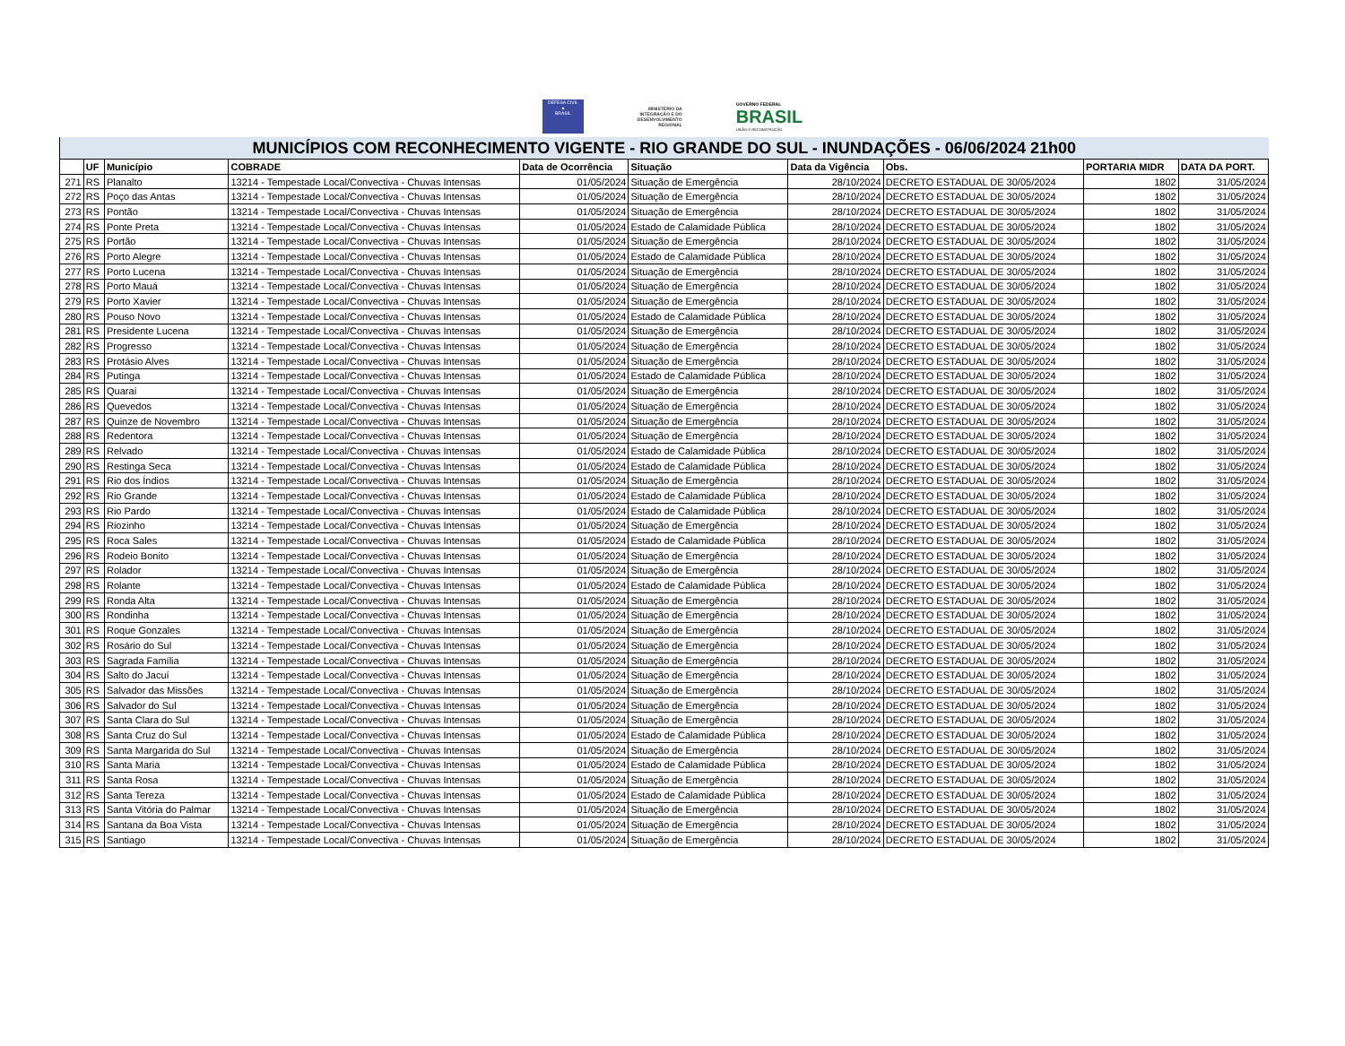DEFESA CIVIL
▲
BRASIL
MINISTÉRIO DA
INTEGRAÇÃO E DO
DESENVOLVIMENTO
REGIONAL
GOVERNO FEDERAL
BRASIL
UNIÃO E RECONSTRUÇÃO
| MUNICÍPIOS COM RECONHECIMENTO VIGENTE - RIO GRANDE DO SUL - INUNDAÇÕES - 06/06/2024 21h00 | | | | | | | | | |
| --- | --- | --- | --- | --- | --- | --- | --- | --- | --- |
| | UF | Município | COBRADE | Data de Ocorrência | Situação | Data da Vigência | Obs. | PORTARIA MIDR | DATA DA PORT. |
| 271 | RS | Planalto | 13214 - Tempestade Local/Convectiva - Chuvas Intensas | 01/05/2024 | Situação de Emergência | 28/10/2024 | DECRETO ESTADUAL DE 30/05/2024 | 1802 | 31/05/2024 |
| 272 | RS | Poço das Antas | 13214 - Tempestade Local/Convectiva - Chuvas Intensas | 01/05/2024 | Situação de Emergência | 28/10/2024 | DECRETO ESTADUAL DE 30/05/2024 | 1802 | 31/05/2024 |
| 273 | RS | Pontão | 13214 - Tempestade Local/Convectiva - Chuvas Intensas | 01/05/2024 | Situação de Emergência | 28/10/2024 | DECRETO ESTADUAL DE 30/05/2024 | 1802 | 31/05/2024 |
| 274 | RS | Ponte Preta | 13214 - Tempestade Local/Convectiva - Chuvas Intensas | 01/05/2024 | Estado de Calamidade Pública | 28/10/2024 | DECRETO ESTADUAL DE 30/05/2024 | 1802 | 31/05/2024 |
| 275 | RS | Portão | 13214 - Tempestade Local/Convectiva - Chuvas Intensas | 01/05/2024 | Situação de Emergência | 28/10/2024 | DECRETO ESTADUAL DE 30/05/2024 | 1802 | 31/05/2024 |
| 276 | RS | Porto Alegre | 13214 - Tempestade Local/Convectiva - Chuvas Intensas | 01/05/2024 | Estado de Calamidade Pública | 28/10/2024 | DECRETO ESTADUAL DE 30/05/2024 | 1802 | 31/05/2024 |
| 277 | RS | Porto Lucena | 13214 - Tempestade Local/Convectiva - Chuvas Intensas | 01/05/2024 | Situação de Emergência | 28/10/2024 | DECRETO ESTADUAL DE 30/05/2024 | 1802 | 31/05/2024 |
| 278 | RS | Porto Mauá | 13214 - Tempestade Local/Convectiva - Chuvas Intensas | 01/05/2024 | Situação de Emergência | 28/10/2024 | DECRETO ESTADUAL DE 30/05/2024 | 1802 | 31/05/2024 |
| 279 | RS | Porto Xavier | 13214 - Tempestade Local/Convectiva - Chuvas Intensas | 01/05/2024 | Situação de Emergência | 28/10/2024 | DECRETO ESTADUAL DE 30/05/2024 | 1802 | 31/05/2024 |
| 280 | RS | Pouso Novo | 13214 - Tempestade Local/Convectiva - Chuvas Intensas | 01/05/2024 | Estado de Calamidade Pública | 28/10/2024 | DECRETO ESTADUAL DE 30/05/2024 | 1802 | 31/05/2024 |
| 281 | RS | Presidente Lucena | 13214 - Tempestade Local/Convectiva - Chuvas Intensas | 01/05/2024 | Situação de Emergência | 28/10/2024 | DECRETO ESTADUAL DE 30/05/2024 | 1802 | 31/05/2024 |
| 282 | RS | Progresso | 13214 - Tempestade Local/Convectiva - Chuvas Intensas | 01/05/2024 | Situação de Emergência | 28/10/2024 | DECRETO ESTADUAL DE 30/05/2024 | 1802 | 31/05/2024 |
| 283 | RS | Protásio Alves | 13214 - Tempestade Local/Convectiva - Chuvas Intensas | 01/05/2024 | Situação de Emergência | 28/10/2024 | DECRETO ESTADUAL DE 30/05/2024 | 1802 | 31/05/2024 |
| 284 | RS | Putinga | 13214 - Tempestade Local/Convectiva - Chuvas Intensas | 01/05/2024 | Estado de Calamidade Pública | 28/10/2024 | DECRETO ESTADUAL DE 30/05/2024 | 1802 | 31/05/2024 |
| 285 | RS | Quaraí | 13214 - Tempestade Local/Convectiva - Chuvas Intensas | 01/05/2024 | Situação de Emergência | 28/10/2024 | DECRETO ESTADUAL DE 30/05/2024 | 1802 | 31/05/2024 |
| 286 | RS | Quevedos | 13214 - Tempestade Local/Convectiva - Chuvas Intensas | 01/05/2024 | Situação de Emergência | 28/10/2024 | DECRETO ESTADUAL DE 30/05/2024 | 1802 | 31/05/2024 |
| 287 | RS | Quinze de Novembro | 13214 - Tempestade Local/Convectiva - Chuvas Intensas | 01/05/2024 | Situação de Emergência | 28/10/2024 | DECRETO ESTADUAL DE 30/05/2024 | 1802 | 31/05/2024 |
| 288 | RS | Redentora | 13214 - Tempestade Local/Convectiva - Chuvas Intensas | 01/05/2024 | Situação de Emergência | 28/10/2024 | DECRETO ESTADUAL DE 30/05/2024 | 1802 | 31/05/2024 |
| 289 | RS | Relvado | 13214 - Tempestade Local/Convectiva - Chuvas Intensas | 01/05/2024 | Estado de Calamidade Pública | 28/10/2024 | DECRETO ESTADUAL DE 30/05/2024 | 1802 | 31/05/2024 |
| 290 | RS | Restinga Seca | 13214 - Tempestade Local/Convectiva - Chuvas Intensas | 01/05/2024 | Estado de Calamidade Pública | 28/10/2024 | DECRETO ESTADUAL DE 30/05/2024 | 1802 | 31/05/2024 |
| 291 | RS | Rio dos Índios | 13214 - Tempestade Local/Convectiva - Chuvas Intensas | 01/05/2024 | Situação de Emergência | 28/10/2024 | DECRETO ESTADUAL DE 30/05/2024 | 1802 | 31/05/2024 |
| 292 | RS | Rio Grande | 13214 - Tempestade Local/Convectiva - Chuvas Intensas | 01/05/2024 | Estado de Calamidade Pública | 28/10/2024 | DECRETO ESTADUAL DE 30/05/2024 | 1802 | 31/05/2024 |
| 293 | RS | Rio Pardo | 13214 - Tempestade Local/Convectiva - Chuvas Intensas | 01/05/2024 | Estado de Calamidade Pública | 28/10/2024 | DECRETO ESTADUAL DE 30/05/2024 | 1802 | 31/05/2024 |
| 294 | RS | Riozinho | 13214 - Tempestade Local/Convectiva - Chuvas Intensas | 01/05/2024 | Situação de Emergência | 28/10/2024 | DECRETO ESTADUAL DE 30/05/2024 | 1802 | 31/05/2024 |
| 295 | RS | Roca Sales | 13214 - Tempestade Local/Convectiva - Chuvas Intensas | 01/05/2024 | Estado de Calamidade Pública | 28/10/2024 | DECRETO ESTADUAL DE 30/05/2024 | 1802 | 31/05/2024 |
| 296 | RS | Rodeio Bonito | 13214 - Tempestade Local/Convectiva - Chuvas Intensas | 01/05/2024 | Situação de Emergência | 28/10/2024 | DECRETO ESTADUAL DE 30/05/2024 | 1802 | 31/05/2024 |
| 297 | RS | Rolador | 13214 - Tempestade Local/Convectiva - Chuvas Intensas | 01/05/2024 | Situação de Emergência | 28/10/2024 | DECRETO ESTADUAL DE 30/05/2024 | 1802 | 31/05/2024 |
| 298 | RS | Rolante | 13214 - Tempestade Local/Convectiva - Chuvas Intensas | 01/05/2024 | Estado de Calamidade Pública | 28/10/2024 | DECRETO ESTADUAL DE 30/05/2024 | 1802 | 31/05/2024 |
| 299 | RS | Ronda Alta | 13214 - Tempestade Local/Convectiva - Chuvas Intensas | 01/05/2024 | Situação de Emergência | 28/10/2024 | DECRETO ESTADUAL DE 30/05/2024 | 1802 | 31/05/2024 |
| 300 | RS | Rondinha | 13214 - Tempestade Local/Convectiva - Chuvas Intensas | 01/05/2024 | Situação de Emergência | 28/10/2024 | DECRETO ESTADUAL DE 30/05/2024 | 1802 | 31/05/2024 |
| 301 | RS | Roque Gonzales | 13214 - Tempestade Local/Convectiva - Chuvas Intensas | 01/05/2024 | Situação de Emergência | 28/10/2024 | DECRETO ESTADUAL DE 30/05/2024 | 1802 | 31/05/2024 |
| 302 | RS | Rosário do Sul | 13214 - Tempestade Local/Convectiva - Chuvas Intensas | 01/05/2024 | Situação de Emergência | 28/10/2024 | DECRETO ESTADUAL DE 30/05/2024 | 1802 | 31/05/2024 |
| 303 | RS | Sagrada Família | 13214 - Tempestade Local/Convectiva - Chuvas Intensas | 01/05/2024 | Situação de Emergência | 28/10/2024 | DECRETO ESTADUAL DE 30/05/2024 | 1802 | 31/05/2024 |
| 304 | RS | Salto do Jacuí | 13214 - Tempestade Local/Convectiva - Chuvas Intensas | 01/05/2024 | Situação de Emergência | 28/10/2024 | DECRETO ESTADUAL DE 30/05/2024 | 1802 | 31/05/2024 |
| 305 | RS | Salvador das Missões | 13214 - Tempestade Local/Convectiva - Chuvas Intensas | 01/05/2024 | Situação de Emergência | 28/10/2024 | DECRETO ESTADUAL DE 30/05/2024 | 1802 | 31/05/2024 |
| 306 | RS | Salvador do Sul | 13214 - Tempestade Local/Convectiva - Chuvas Intensas | 01/05/2024 | Situação de Emergência | 28/10/2024 | DECRETO ESTADUAL DE 30/05/2024 | 1802 | 31/05/2024 |
| 307 | RS | Santa Clara do Sul | 13214 - Tempestade Local/Convectiva - Chuvas Intensas | 01/05/2024 | Situação de Emergência | 28/10/2024 | DECRETO ESTADUAL DE 30/05/2024 | 1802 | 31/05/2024 |
| 308 | RS | Santa Cruz do Sul | 13214 - Tempestade Local/Convectiva - Chuvas Intensas | 01/05/2024 | Estado de Calamidade Pública | 28/10/2024 | DECRETO ESTADUAL DE 30/05/2024 | 1802 | 31/05/2024 |
| 309 | RS | Santa Margarida do Sul | 13214 - Tempestade Local/Convectiva - Chuvas Intensas | 01/05/2024 | Situação de Emergência | 28/10/2024 | DECRETO ESTADUAL DE 30/05/2024 | 1802 | 31/05/2024 |
| 310 | RS | Santa Maria | 13214 - Tempestade Local/Convectiva - Chuvas Intensas | 01/05/2024 | Estado de Calamidade Pública | 28/10/2024 | DECRETO ESTADUAL DE 30/05/2024 | 1802 | 31/05/2024 |
| 311 | RS | Santa Rosa | 13214 - Tempestade Local/Convectiva - Chuvas Intensas | 01/05/2024 | Situação de Emergência | 28/10/2024 | DECRETO ESTADUAL DE 30/05/2024 | 1802 | 31/05/2024 |
| 312 | RS | Santa Tereza | 13214 - Tempestade Local/Convectiva - Chuvas Intensas | 01/05/2024 | Estado de Calamidade Pública | 28/10/2024 | DECRETO ESTADUAL DE 30/05/2024 | 1802 | 31/05/2024 |
| 313 | RS | Santa Vitória do Palmar | 13214 - Tempestade Local/Convectiva - Chuvas Intensas | 01/05/2024 | Situação de Emergência | 28/10/2024 | DECRETO ESTADUAL DE 30/05/2024 | 1802 | 31/05/2024 |
| 314 | RS | Santana da Boa Vista | 13214 - Tempestade Local/Convectiva - Chuvas Intensas | 01/05/2024 | Situação de Emergência | 28/10/2024 | DECRETO ESTADUAL DE 30/05/2024 | 1802 | 31/05/2024 |
| 315 | RS | Santiago | 13214 - Tempestade Local/Convectiva - Chuvas Intensas | 01/05/2024 | Situação de Emergência | 28/10/2024 | DECRETO ESTADUAL DE 30/05/2024 | 1802 | 31/05/2024 |